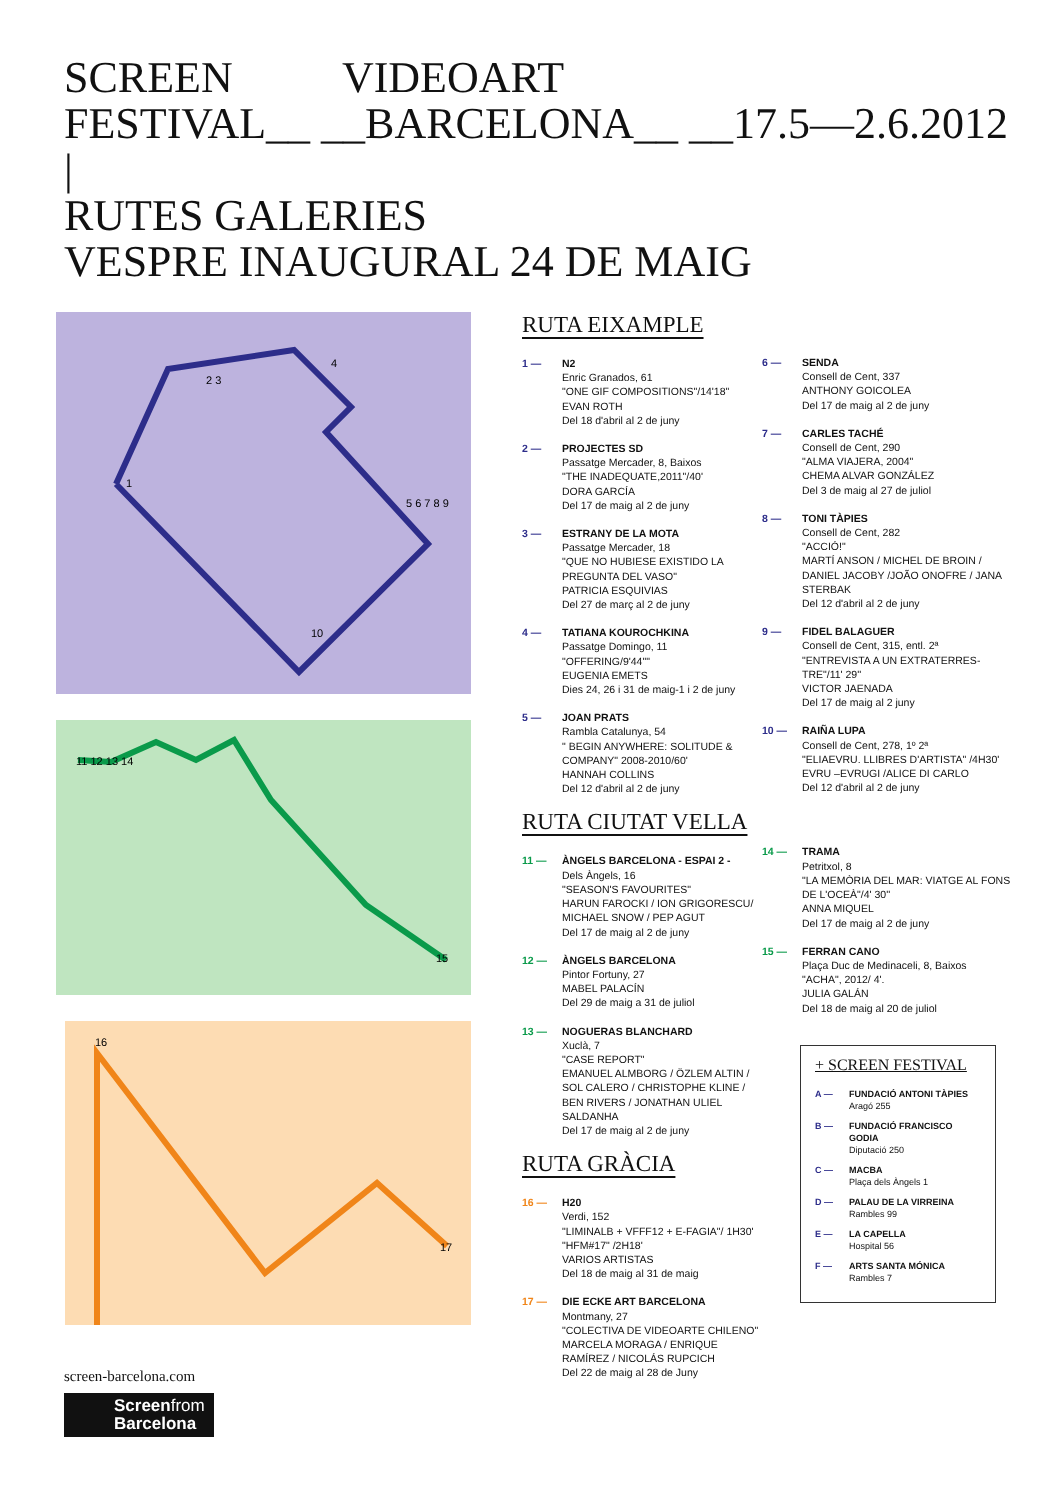SCREEN VIDEOART
FESTIVAL__ __BARCELONA__ __17.5—2.6.2012
|
RUTES GALERIES
VESPRE INAUGURAL 24 DE MAIG
1
2 3
4
5 6 7 8 9
10
11 12 13 14
15
16
17
RUTA EIXAMPLE
1 — N2
Enric Granados, 61
"ONE GIF COMPOSITIONS"/14'18"
EVAN ROTH
Del 18 d'abril al 2 de juny
2 — PROJECTES SD
Passatge Mercader, 8, Baixos
"THE INADEQUATE,2011"/40'
DORA GARCÍA
Del 17 de maig al 2 de juny
3 — ESTRANY DE LA MOTA
Passatge Mercader, 18
"QUE NO HUBIESE EXISTIDO LA PREGUNTA DEL VASO"
PATRICIA ESQUIVIAS
Del 27 de març al 2 de juny
4 — TATIANA KOUROCHKINA
Passatge Domingo, 11
"OFFERING/9'44""
EUGENIA EMETS
Dies 24, 26 i 31 de maig-1 i 2 de juny
5 — JOAN PRATS
Rambla Catalunya, 54
" BEGIN ANYWHERE: SOLITUDE & COMPANY" 2008-2010/60'
HANNAH COLLINS
Del 12 d'abril al 2 de juny
RUTA CIUTAT VELLA
11 — ÀNGELS BARCELONA - ESPAI 2 -
Dels Àngels, 16
"SEASON'S FAVOURITES"
HARUN FAROCKI / ION GRIGORESCU/ MICHAEL SNOW / PEP AGUT
Del 17 de maig al 2 de juny
12 — ÀNGELS BARCELONA
Pintor Fortuny, 27
MABEL PALACÍN
Del 29 de maig a 31 de juliol
13 — NOGUERAS BLANCHARD
Xuclà, 7
"CASE REPORT"
EMANUEL ALMBORG / ÖZLEM ALTIN / SOL CALERO / CHRISTOPHE KLINE / BEN RIVERS / JONATHAN ULIEL SALDANHA
Del 17 de maig al 2 de juny
RUTA GRÀCIA
16 — H20
Verdi, 152
"LIMINALB + VFFF12 + E-FAGIA"/ 1H30'
"HFM#17" /2H18'
VARIOS ARTISTAS
Del 18 de maig al 31 de maig
17 — DIE ECKE ART BARCELONA
Montmany, 27
"COLECTIVA DE VIDEOARTE CHILENO"
MARCELA MORAGA / ENRIQUE RAMÍREZ / NICOLÁS RUPCICH
Del 22 de maig al 28 de Juny
6 — SENDA
Consell de Cent, 337
ANTHONY GOICOLEA
Del 17 de maig al 2 de juny
7 — CARLES TACHÉ
Consell de Cent, 290
"ALMA VIAJERA, 2004"
CHEMA ALVAR GONZÁLEZ
Del 3 de maig al 27 de juliol
8 — TONI TÀPIES
Consell de Cent, 282
"ACCIÓ!"
MARTÍ ANSON / MICHEL DE BROIN / DANIEL JACOBY /JOÃO ONOFRE / JANA STERBAK
Del 12 d'abril al 2 de juny
9 — FIDEL BALAGUER
Consell de Cent, 315, entl. 2ª
"ENTREVISTA A UN EXTRATERRES-TRE"/11' 29''
VICTOR JAENADA
Del 17 de maig al 2 juny
10 — RAIÑA LUPA
Consell de Cent, 278, 1º 2ª
"ELIAEVRU. LLIBRES D'ARTISTA" /4H30'
EVRU –EVRUGI /ALICE DI CARLO
Del 12 d'abril al 2 de juny
14 — TRAMA
Petritxol, 8
"LA MEMÒRIA DEL MAR: VIATGE AL FONS DE L'OCEÀ"/4' 30''
ANNA MIQUEL
Del 17 de maig al 2 de juny
15 — FERRAN CANO
Plaça Duc de Medinaceli, 8, Baixos
"ACHA", 2012/ 4'.
JULIA GALÁN
Del 18 de maig al 20 de juliol
+ SCREEN FESTIVAL
A — FUNDACIÓ ANTONI TÀPIES
Aragó 255
B — FUNDACIÓ FRANCISCO GODIA
Diputació 250
C — MACBA
Plaça dels Àngels 1
D — PALAU DE LA VIRREINA
Rambles 99
E — LA CAPELLA
Hospital 56
F — ARTS SANTA MÓNICA
Rambles 7
screen-barcelona.com
Screenfrom
Barcelona